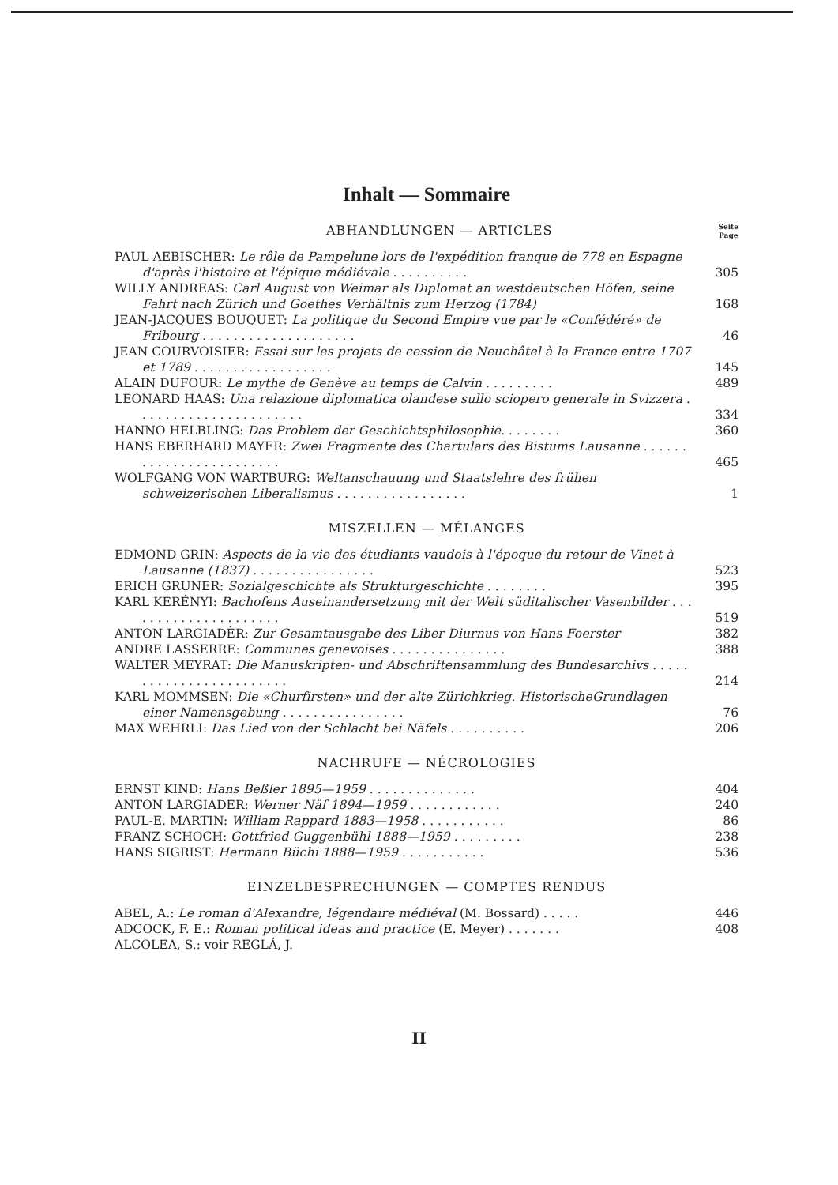Inhalt — Sommaire
ABHANDLUNGEN — ARTICLES
Seite
Page
PAUL AEBISCHER: Le rôle de Pampelune lors de l'expédition franque de 778 en Espagne d'après l'histoire et l'épique médiévale . . . . . . . . . .
305
WILLY ANDREAS: Carl August von Weimar als Diplomat an westdeutschen Höfen, seine Fahrt nach Zürich und Goethes Verhältnis zum Herzog (1784)
168
JEAN-JACQUES BOUQUET: La politique du Second Empire vue par le «Confédéré» de Fribourg . . . . . . . . . . . . . . . . . . . .
46
JEAN COURVOISIER: Essai sur les projets de cession de Neuchâtel à la France entre 1707 et 1789 . . . . . . . . . . . . . . . . . .
145
ALAIN DUFOUR: Le mythe de Genève au temps de Calvin . . . . . . . . .
489
LEONARD HAAS: Una relazione diplomatica olandese sullo sciopero generale in Svizzera . . . . . . . . . . . . . . . . . . . . . .
334
HANNO HELBLING: Das Problem der Geschichtsphilosophie. . . . . . . .
360
HANS EBERHARD MAYER: Zwei Fragmente des Chartulars des Bistums Lausanne . . . . . . . . . . . . . . . . . . . . . . . .
465
WOLFGANG VON WARTBURG: Weltanschauung und Staatslehre des frühen schweizerischen Liberalismus . . . . . . . . . . . . . . . . .
1
MISZELLEN — MÉLANGES
EDMOND GRIN: Aspects de la vie des étudiants vaudois à l'époque du retour de Vinet à Lausanne (1837) . . . . . . . . . . . . . . . .
523
ERICH GRUNER: Sozialgeschichte als Strukturgeschichte . . . . . . . .
395
KARL KERÉNYI: Bachofens Auseinandersetzung mit der Welt süditalischer Vasenbilder . . . . . . . . . . . . . . . . . . . . .
519
ANTON LARGIADÈR: Zur Gesamtausgabe des Liber Diurnus von Hans Foerster
382
ANDRE LASSERRE: Communes genevoises . . . . . . . . . . . . . . .
388
WALTER MEYRAT: Die Manuskripten- und Abschriftensammlung des Bundesarchivs . . . . . . . . . . . . . . . . . . . . . . . .
214
KARL MOMMSEN: Die «Churfirsten» und der alte Zürichkrieg. HistorischeGrundlagen einer Namensgebung . . . . . . . . . . . . . . . .
76
MAX WEHRLI: Das Lied von der Schlacht bei Näfels . . . . . . . . . .
206
NACHRUFE — NÉCROLOGIES
ERNST KIND: Hans Beßler 1895—1959 . . . . . . . . . . . . . .
404
ANTON LARGIADER: Werner Näf 1894—1959 . . . . . . . . . . . .
240
PAUL-E. MARTIN: William Rappard 1883—1958 . . . . . . . . . . .
86
FRANZ SCHOCH: Gottfried Guggenbühl 1888—1959 . . . . . . . . .
238
HANS SIGRIST: Hermann Büchi 1888—1959 . . . . . . . . . . .
536
EINZELBESPRECHUNGEN — COMPTES RENDUS
ABEL, A.: Le roman d'Alexandre, légendaire médiéval (M. Bossard) . . . . .
446
ADCOCK, F. E.: Roman political ideas and practice (E. Meyer) . . . . . . .
408
ALCOLEA, S.: voir REGLÁ, J.
II